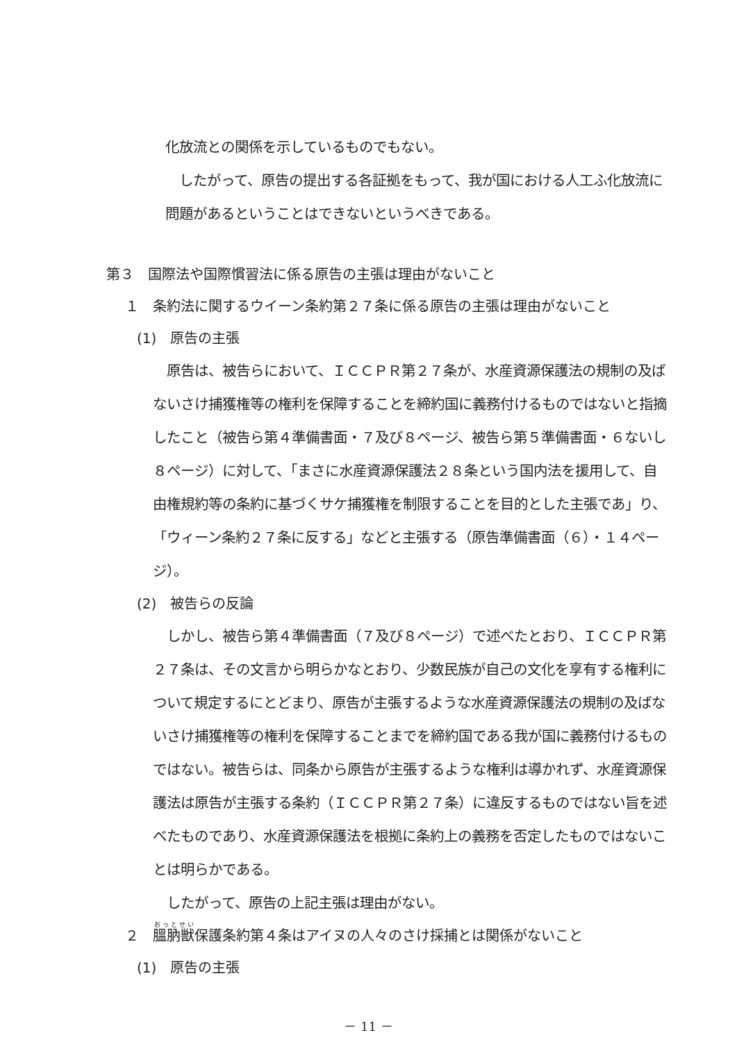化放流との関係を示しているものでもない。
したがって、原告の提出する各証拠をもって、我が国における人工ふ化放流に問題があるということはできないというべきである。
第３　国際法や国際慣習法に係る原告の主張は理由がないこと
１　条約法に関するウイーン条約第２７条に係る原告の主張は理由がないこと
(1)　原告の主張
原告は、被告らにおいて、ＩＣＣＰＲ第２７条が、水産資源保護法の規制の及ばないさけ捕獲権等の権利を保障することを締約国に義務付けるものではないと指摘したこと（被告ら第４準備書面・７及び８ページ、被告ら第５準備書面・６ないし８ページ）に対して、「まさに水産資源保護法２８条という国内法を援用して、自由権規約等の条約に基づくサケ捕獲権を制限することを目的とした主張であ」り、「ウィーン条約２７条に反する」などと主張する（原告準備書面（６）・１４ページ）。
(2)　被告らの反論
しかし、被告ら第４準備書面（７及び８ページ）で述べたとおり、ＩＣＣＰＲ第２７条は、その文言から明らかなとおり、少数民族が自己の文化を享有する権利について規定するにとどまり、原告が主張するような水産資源保護法の規制の及ばないさけ捕獲権等の権利を保障することまでを締約国である我が国に義務付けるものではない。被告らは、同条から原告が主張するような権利は導かれず、水産資源保護法は原告が主張する条約（ＩＣＣＰＲ第２７条）に違反するものではない旨を述べたものであり、水産資源保護法を根拠に条約上の義務を否定したものではないことは明らかである。
したがって、原告の上記主張は理由がない。
２　膃肭獣保護条約第４条はアイヌの人々のさけ採捕とは関係がないこと
(1)　原告の主張
－ 11 －